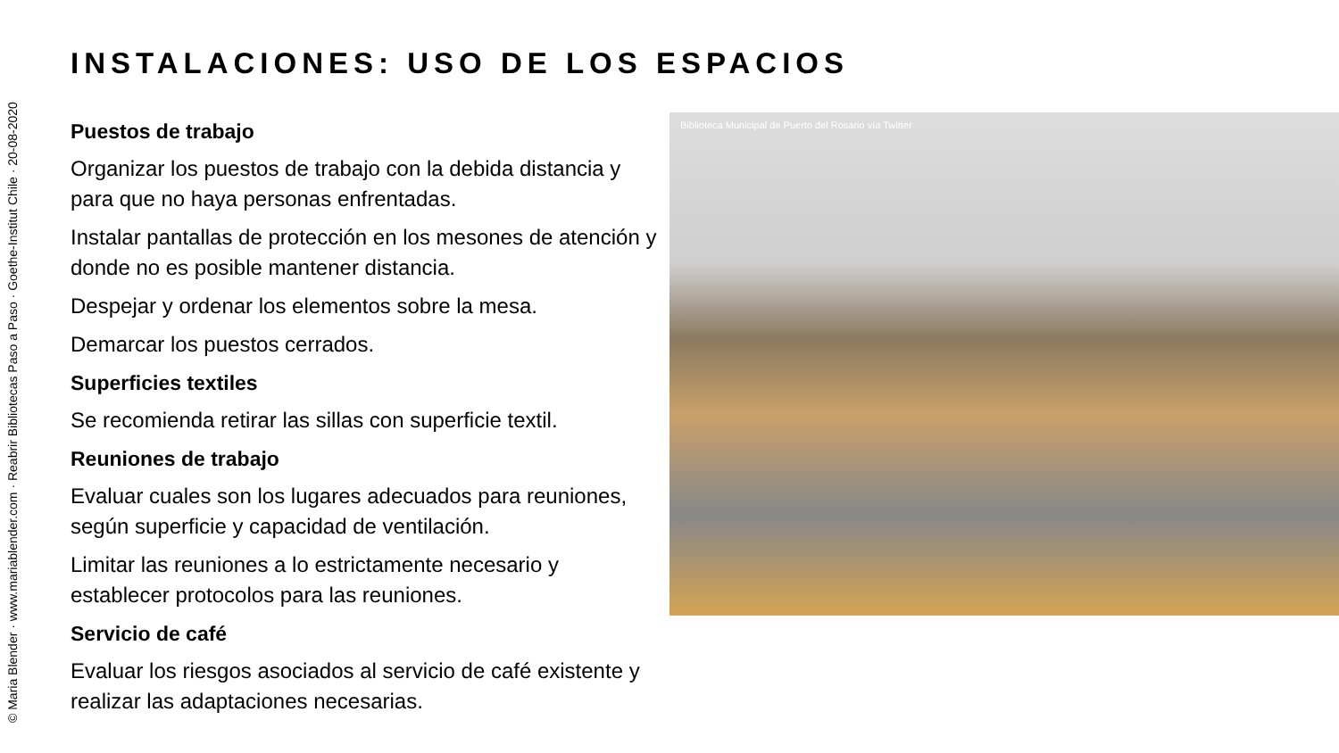© Maria Blender · www.mariablender.com · Reabrir Bibliotecas Paso a Paso · Goethe-Institut Chile · 20-08-2020
INSTALACIONES: USO DE LOS ESPACIOS
Puestos de trabajo
Organizar los puestos de trabajo con la debida distancia y para que no haya personas enfrentadas.
Instalar pantallas de protección en los mesones de atención y donde no es posible mantener distancia.
Despejar y ordenar los elementos sobre la mesa.
Demarcar los puestos cerrados.
Superficies textiles
Se recomienda retirar las sillas con superficie textil.
Reuniones de trabajo
Evaluar cuales son los lugares adecuados para reuniones, según superficie y capacidad de ventilación.
Limitar las reuniones a lo estrictamente necesario y establecer protocolos para las reuniones.
Servicio de café
Evaluar los riesgos asociados al servicio de café existente y realizar las adaptaciones necesarias.
Biblioteca Municipal de Puerto del Rosario vía Twitter